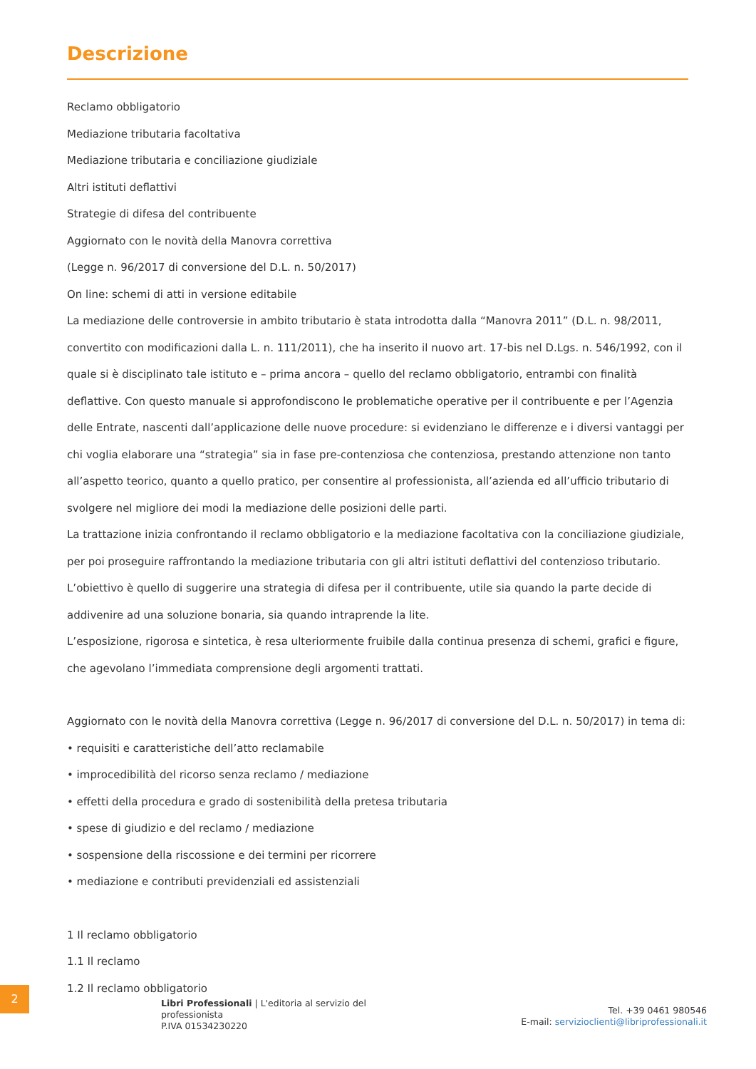Descrizione
Reclamo obbligatorio
Mediazione tributaria facoltativa
Mediazione tributaria e conciliazione giudiziale
Altri istituti deflattivi
Strategie di difesa del contribuente
Aggiornato con le novità della Manovra correttiva
(Legge n. 96/2017 di conversione del D.L. n. 50/2017)
On line: schemi di atti in versione editabile
La mediazione delle controversie in ambito tributario è stata introdotta dalla “Manovra 2011” (D.L. n. 98/2011, convertito con modificazioni dalla L. n. 111/2011), che ha inserito il nuovo art. 17-bis nel D.Lgs. n. 546/1992, con il quale si è disciplinato tale istituto e – prima ancora – quello del reclamo obbligatorio, entrambi con finalità deflattive. Con questo manuale si approfondiscono le problematiche operative per il contribuente e per l’Agenzia delle Entrate, nascenti dall’applicazione delle nuove procedure: si evidenziano le differenze e i diversi vantaggi per chi voglia elaborare una “strategia” sia in fase pre-contenziosa che contenziosa, prestando attenzione non tanto all’aspetto teorico, quanto a quello pratico, per consentire al professionista, all’azienda ed all’ufficio tributario di svolgere nel migliore dei modi la mediazione delle posizioni delle parti.
La trattazione inizia confrontando il reclamo obbligatorio e la mediazione facoltativa con la conciliazione giudiziale, per poi proseguire raffrontando la mediazione tributaria con gli altri istituti deflattivi del contenzioso tributario. L’obiettivo è quello di suggerire una strategia di difesa per il contribuente, utile sia quando la parte decide di addivenire ad una soluzione bonaria, sia quando intraprende la lite.
L’esposizione, rigorosa e sintetica, è resa ulteriormente fruibile dalla continua presenza di schemi, grafici e figure, che agevolano l’immediata comprensione degli argomenti trattati.
Aggiornato con le novità della Manovra correttiva (Legge n. 96/2017 di conversione del D.L. n. 50/2017) in tema di:
• requisiti e caratteristiche dell’atto reclamabile
• improcedibilità del ricorso senza reclamo / mediazione
• effetti della procedura e grado di sostenibilità della pretesa tributaria
• spese di giudizio e del reclamo / mediazione
• sospensione della riscossione e dei termini per ricorrere
• mediazione e contributi previdenziali ed assistenziali
1 Il reclamo obbligatorio
1.1 Il reclamo
1.2 Il reclamo obbligatorio
2
Libri Professionali | L'editoria al servizio del professionista
P.IVA 01534230220
Tel. +39 0461 980546
E-mail: servizioclienti@libriprofessionali.it